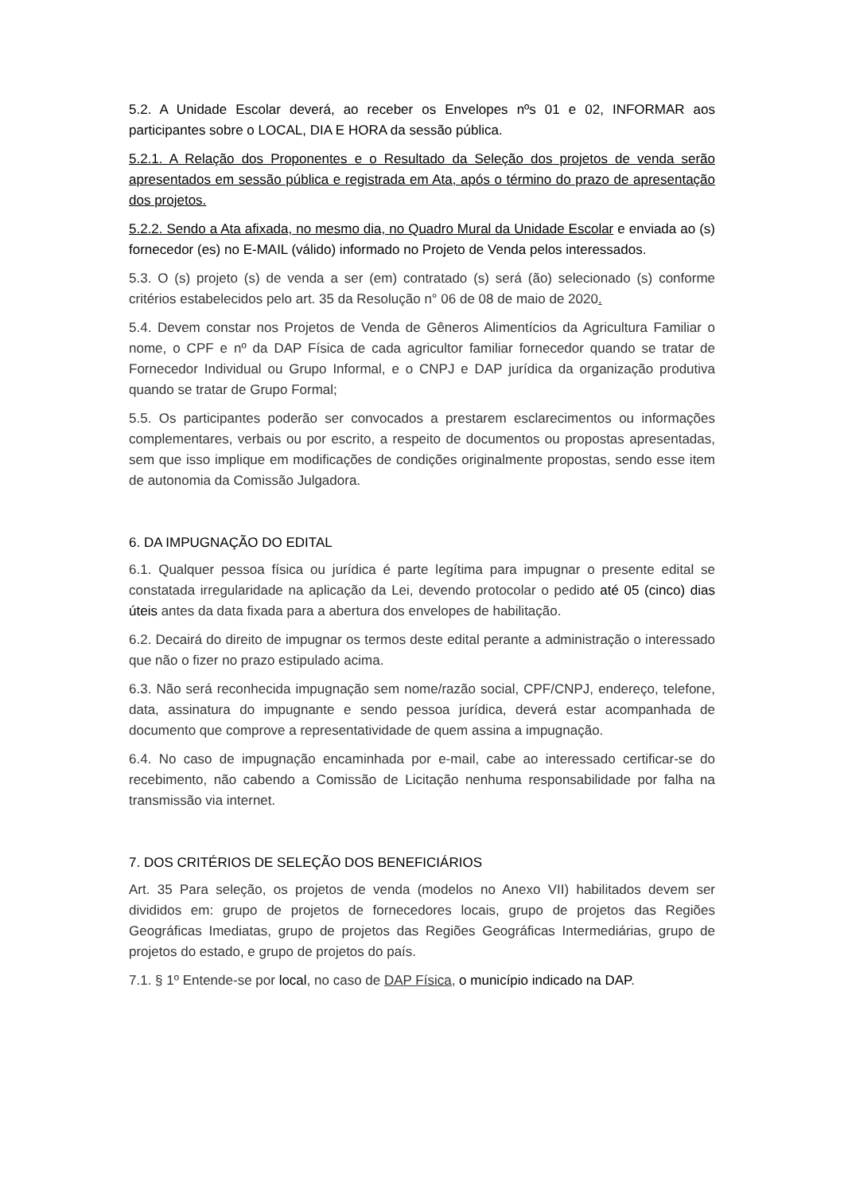5.2. A Unidade Escolar deverá, ao receber os Envelopes nºs 01 e 02, INFORMAR aos participantes sobre o LOCAL, DIA E HORA da sessão pública.
5.2.1. A Relação dos Proponentes e o Resultado da Seleção dos projetos de venda serão apresentados em sessão pública e registrada em Ata, após o término do prazo de apresentação dos projetos.
5.2.2. Sendo a Ata afixada, no mesmo dia, no Quadro Mural da Unidade Escolar e enviada ao (s) fornecedor (es) no E-MAIL (válido) informado no Projeto de Venda pelos interessados.
5.3. O (s) projeto (s) de venda a ser (em) contratado (s) será (ão) selecionado (s) conforme critérios estabelecidos pelo art. 35 da Resolução n° 06 de 08 de maio de 2020.
5.4. Devem constar nos Projetos de Venda de Gêneros Alimentícios da Agricultura Familiar o nome, o CPF e nº da DAP Física de cada agricultor familiar fornecedor quando se tratar de Fornecedor Individual ou Grupo Informal, e o CNPJ e DAP jurídica da organização produtiva quando se tratar de Grupo Formal;
5.5. Os participantes poderão ser convocados a prestarem esclarecimentos ou informações complementares, verbais ou por escrito, a respeito de documentos ou propostas apresentadas, sem que isso implique em modificações de condições originalmente propostas, sendo esse item de autonomia da Comissão Julgadora.
6. DA IMPUGNAÇÃO DO EDITAL
6.1. Qualquer pessoa física ou jurídica é parte legítima para impugnar o presente edital se constatada irregularidade na aplicação da Lei, devendo protocolar o pedido até 05 (cinco) dias úteis antes da data fixada para a abertura dos envelopes de habilitação.
6.2. Decairá do direito de impugnar os termos deste edital perante a administração o interessado que não o fizer no prazo estipulado acima.
6.3. Não será reconhecida impugnação sem nome/razão social, CPF/CNPJ, endereço, telefone, data, assinatura do impugnante e sendo pessoa jurídica, deverá estar acompanhada de documento que comprove a representatividade de quem assina a impugnação.
6.4. No caso de impugnação encaminhada por e-mail, cabe ao interessado certificar-se do recebimento, não cabendo a Comissão de Licitação nenhuma responsabilidade por falha na transmissão via internet.
7. DOS CRITÉRIOS DE SELEÇÃO DOS BENEFICIÁRIOS
Art. 35 Para seleção, os projetos de venda (modelos no Anexo VII) habilitados devem ser divididos em: grupo de projetos de fornecedores locais, grupo de projetos das Regiões Geográficas Imediatas, grupo de projetos das Regiões Geográficas Intermediárias, grupo de projetos do estado, e grupo de projetos do país.
7.1. § 1º Entende-se por local, no caso de DAP Física, o município indicado na DAP.